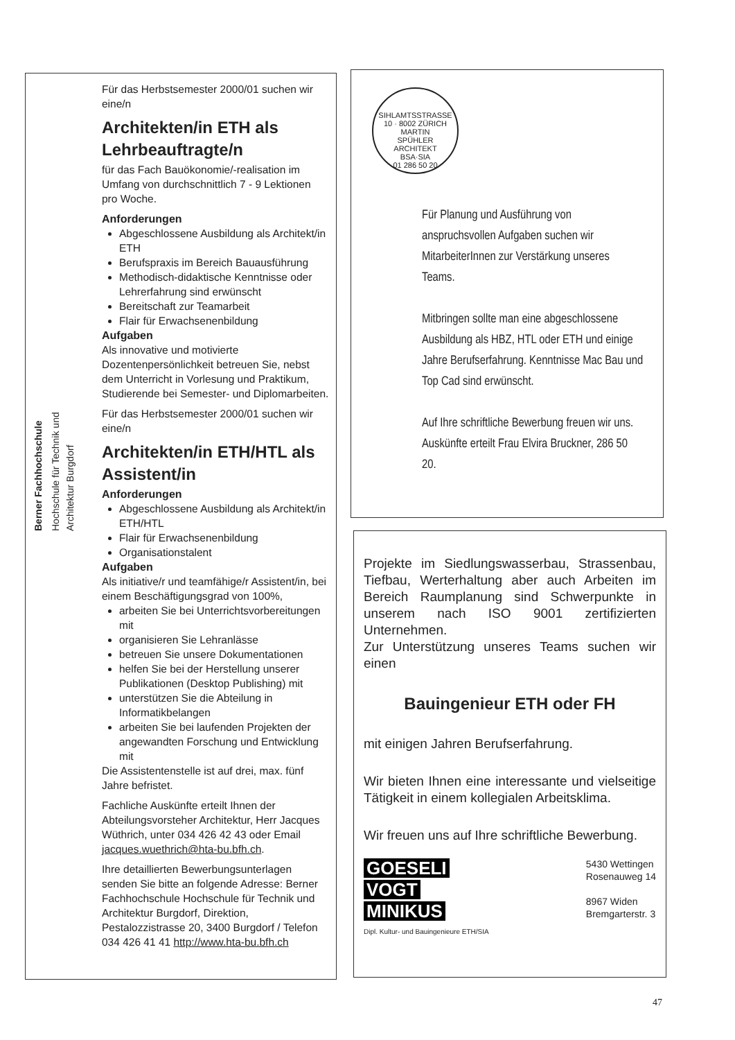Berner Fachhochschule
Hochschule für Technik und Architektur Burgdorf
Für das Herbstsemester 2000/01 suchen wir eine/n
Architekten/in ETH als Lehrbeauftragte/n
für das Fach Bauökonomie/-realisation im Umfang von durchschnittlich 7 - 9 Lektionen pro Woche.
Anforderungen
Abgeschlossene Ausbildung als Architekt/in ETH
Berufspraxis im Bereich Bauausführung
Methodisch-didaktische Kenntnisse oder Lehrerfahrung sind erwünscht
Bereitschaft zur Teamarbeit
Flair für Erwachsenenbildung
Aufgaben
Als innovative und motivierte Dozentenpersönlichkeit betreuen Sie, nebst dem Unterricht in Vorlesung und Praktikum, Studierende bei Semester- und Diplomarbeiten.
Für das Herbstsemester 2000/01 suchen wir eine/n
Architekten/in ETH/HTL als Assistent/in
Anforderungen
Abgeschlossene Ausbildung als Architekt/in ETH/HTL
Flair für Erwachsenenbildung
Organisationstalent
Aufgaben
Als initiative/r und teamfähige/r Assistent/in, bei einem Beschäftigungsgrad von 100%,
arbeiten Sie bei Unterrichtsvorbereitungen mit
organisieren Sie Lehranlässe
betreuen Sie unsere Dokumentationen
helfen Sie bei der Herstellung unserer Publikationen (Desktop Publishing) mit
unterstützen Sie die Abteilung in Informatikbelangen
arbeiten Sie bei laufenden Projekten der angewandten Forschung und Entwicklung mit
Die Assistentenstelle ist auf drei, max. fünf Jahre befristet.
Fachliche Auskünfte erteilt Ihnen der Abteilungsvorsteher Architektur, Herr Jacques Wüthrich, unter 034 426 42 43 oder Email jacques.wuethrich@hta-bu.bfh.ch.
Ihre detaillierten Bewerbungsunterlagen senden Sie bitte an folgende Adresse: Berner Fachhochschule Hochschule für Technik und Architektur Burgdorf, Direktion, Pestalozzistrasse 20, 3400 Burgdorf / Telefon 034 426 41 41 http://www.hta-bu.bfh.ch
SIHLAMTSSTRASSE 10 · 8002 ZÜRICH
MARTIN
SPÜHLER
ARCHITEKT
BSA·SIA
01 286 50 20
Für Planung und Ausführung von anspruchsvollen Aufgaben suchen wir MitarbeiterInnen zur Verstärkung unseres Teams.
Mitbringen sollte man eine abgeschlossene Ausbildung als HBZ, HTL oder ETH und einige Jahre Berufserfahrung. Kenntnisse Mac Bau und Top Cad sind erwünscht.
Auf Ihre schriftliche Bewerbung freuen wir uns. Auskünfte erteilt Frau Elvira Bruckner, 286 50 20.
Projekte im Siedlungswasserbau, Strassenbau, Tiefbau, Werterhaltung aber auch Arbeiten im Bereich Raumplanung sind Schwerpunkte in unserem nach ISO 9001 zertifizierten Unternehmen.
Zur Unterstützung unseres Teams suchen wir einen
Bauingenieur ETH oder FH
mit einigen Jahren Berufserfahrung.
Wir bieten Ihnen eine interessante und vielseitige Tätigkeit in einem kollegialen Arbeitsklima.
Wir freuen uns auf Ihre schriftliche Bewerbung.
GOESELI
VOGT
MINIKUS
Dipl. Kultur- und Bauingenieure ETH/SIA
5430 Wettingen
Rosenauweg 14
8967 Widen
Bremgarterstr. 3
47